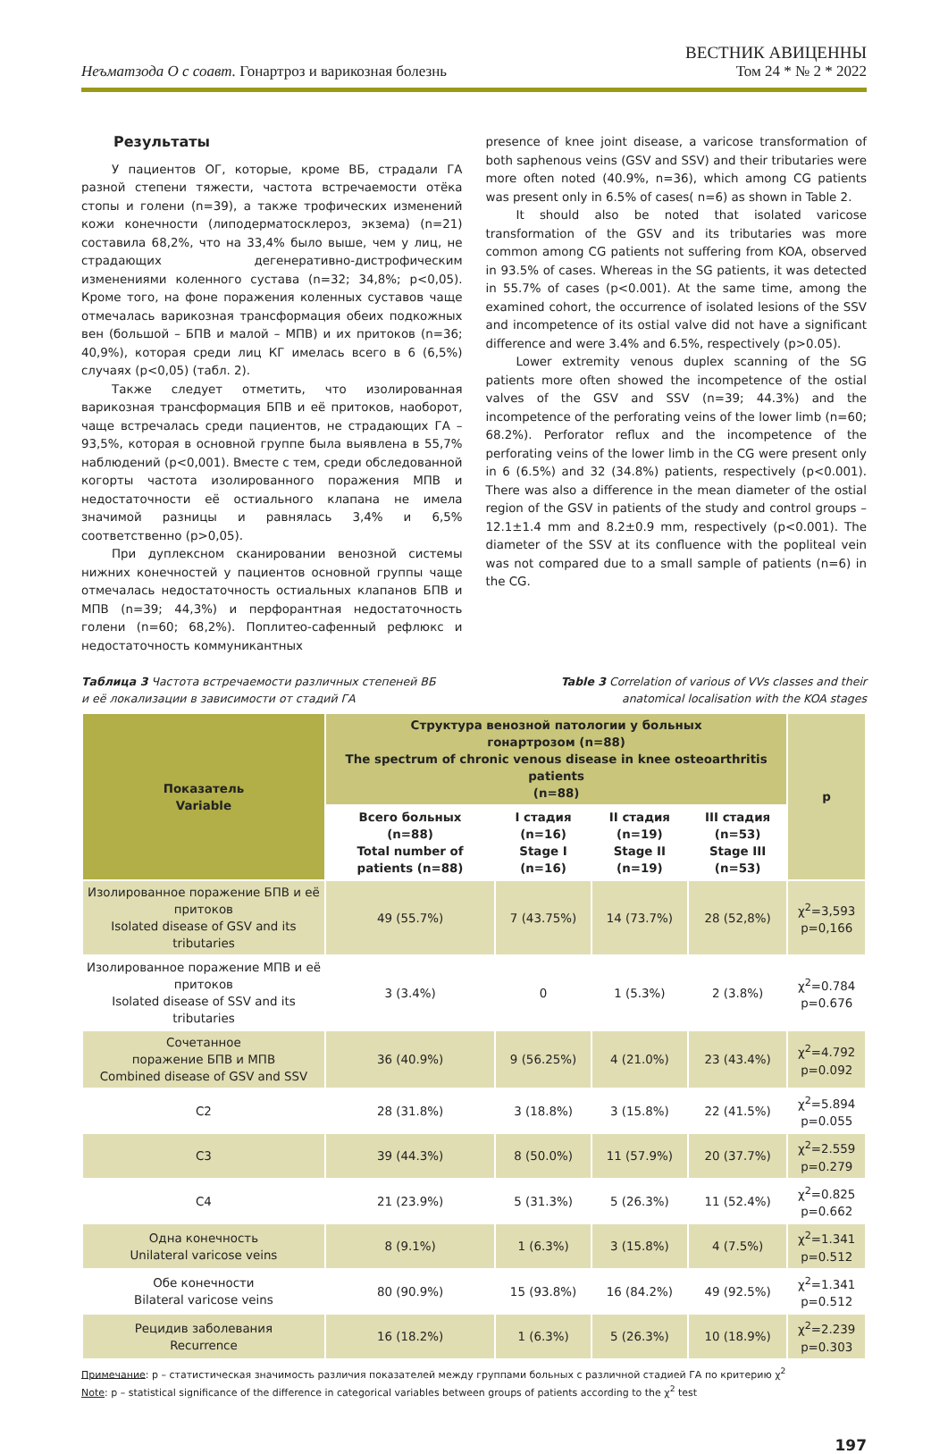Неъматзода О с соавт. Гонартроз и варикозная болезнь
ВЕСТНИК АВИЦЕННЫ
Том 24 * № 2 * 2022
Результаты
У пациентов ОГ, которые, кроме ВБ, страдали ГА разной степени тяжести, частота встречаемости отёка стопы и голени (n=39), а также трофических изменений кожи конечности (липодерматосклероз, экзема) (n=21) составила 68,2%, что на 33,4% было выше, чем у лиц, не страдающих дегенеративно-дистрофическим изменениями коленного сустава (n=32; 34,8%; p<0,05). Кроме того, на фоне поражения коленных суставов чаще отмечалась варикозная трансформация обеих подкожных вен (большой – БПВ и малой – МПВ) и их притоков (n=36; 40,9%), которая среди лиц КГ имелась всего в 6 (6,5%) случаях (p<0,05) (табл. 2).
Также следует отметить, что изолированная варикозная трансформация БПВ и её притоков, наоборот, чаще встречалась среди пациентов, не страдающих ГА – 93,5%, которая в основной группе была выявлена в 55,7% наблюдений (p<0,001). Вместе с тем, среди обследованной когорты частота изолированного поражения МПВ и недостаточности её остиального клапана не имела значимой разницы и равнялась 3,4% и 6,5% соответственно (p>0,05).
При дуплексном сканировании венозной системы нижних конечностей у пациентов основной группы чаще отмечалась недостаточность остиальных клапанов БПВ и МПВ (n=39; 44,3%) и перфорантная недостаточность голени (n=60; 68,2%). Поплитео-сафенный рефлюкс и недостаточность коммуникантных
presence of knee joint disease, a varicose transformation of both saphenous veins (GSV and SSV) and their tributaries were more often noted (40.9%, n=36), which among CG patients was present only in 6.5% of cases( n=6) as shown in Table 2.
It should also be noted that isolated varicose transformation of the GSV and its tributaries was more common among CG patients not suffering from KOA, observed in 93.5% of cases. Whereas in the SG patients, it was detected in 55.7% of cases (p<0.001). At the same time, among the examined cohort, the occurrence of isolated lesions of the SSV and incompetence of its ostial valve did not have a significant difference and were 3.4% and 6.5%, respectively (p>0.05).
Lower extremity venous duplex scanning of the SG patients more often showed the incompetence of the ostial valves of the GSV and SSV (n=39; 44.3%) and the incompetence of the perforating veins of the lower limb (n=60; 68.2%). Perforator reflux and the incompetence of the perforating veins of the lower limb in the CG were present only in 6 (6.5%) and 32 (34.8%) patients, respectively (p<0.001). There was also a difference in the mean diameter of the ostial region of the GSV in patients of the study and control groups – 12.1±1.4 mm and 8.2±0.9 mm, respectively (p<0.001). The diameter of the SSV at its confluence with the popliteal vein was not compared due to a small sample of patients (n=6) in the CG.
Таблица 3 Частота встречаемости различных степеней ВБ
и её локализации в зависимости от стадий ГА
Table 3 Correlation of various of VVs classes and their
anatomical localisation with the KOA stages
| Показатель Variable | Структура венозной патологии у больных гонартрозом (n=88) The spectrum of chronic venous disease in knee osteoarthritis patients (n=88) | | | | p |
| --- | --- | --- | --- | --- | --- |
| | Всего больных (n=88) Total number of patients (n=88) | I стадия (n=16) Stage I (n=16) | II стадия (n=19) Stage II (n=19) | III стадия (n=53) Stage III (n=53) | |
| Изолированное поражение БПВ и её притоков Isolated disease of GSV and its tributaries | 49 (55.7%) | 7 (43.75%) | 14 (73.7%) | 28 (52,8%) | χ<sup>2</sup>=3,593 p=0,166 |
| Изолированное поражение МПВ и её притоков Isolated disease of SSV and its tributaries | 3 (3.4%) | 0 | 1 (5.3%) | 2 (3.8%) | χ<sup>2</sup>=0.784 p=0.676 |
| Сочетанное поражение БПВ и МПВ Combined disease of GSV and SSV | 36 (40.9%) | 9 (56.25%) | 4 (21.0%) | 23 (43.4%) | χ<sup>2</sup>=4.792 p=0.092 |
| C2 | 28 (31.8%) | 3 (18.8%) | 3 (15.8%) | 22 (41.5%) | χ<sup>2</sup>=5.894 p=0.055 |
| C3 | 39 (44.3%) | 8 (50.0%) | 11 (57.9%) | 20 (37.7%) | χ<sup>2</sup>=2.559 p=0.279 |
| C4 | 21 (23.9%) | 5 (31.3%) | 5 (26.3%) | 11 (52.4%) | χ<sup>2</sup>=0.825 p=0.662 |
| Одна конечность Unilateral varicose veins | 8 (9.1%) | 1 (6.3%) | 3 (15.8%) | 4 (7.5%) | χ<sup>2</sup>=1.341 p=0.512 |
| Обе конечности Bilateral varicose veins | 80 (90.9%) | 15 (93.8%) | 16 (84.2%) | 49 (92.5%) | χ<sup>2</sup>=1.341 p=0.512 |
| Рецидив заболевания Recurrence | 16 (18.2%) | 1 (6.3%) | 5 (26.3%) | 10 (18.9%) | χ<sup>2</sup>=2.239 p=0.303 |
Примечание: p – статистическая значимость различия показателей между группами больных с различной стадией ГА по критерию χ<sup>2</sup>
Note: p – statistical significance of the difference in categorical variables between groups of patients according to the χ<sup>2</sup> test
197